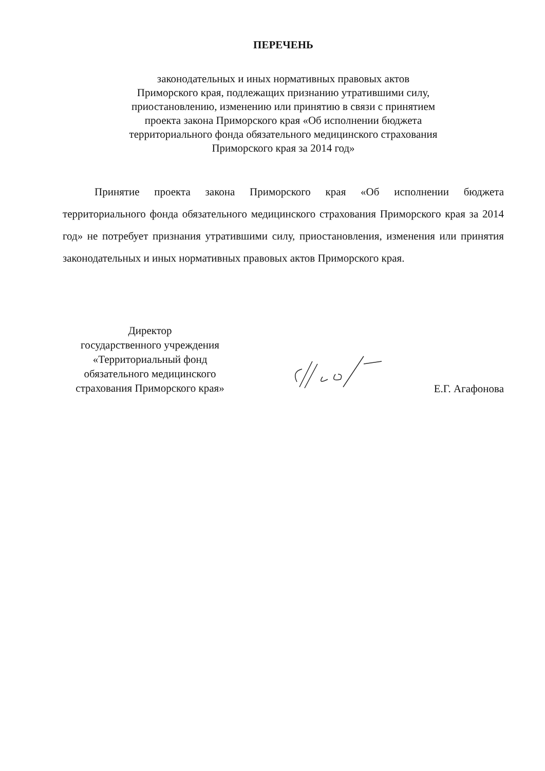ПЕРЕЧЕНЬ
законодательных и иных нормативных правовых актов
Приморского края, подлежащих признанию утратившими силу,
приостановлению, изменению или принятию в связи с принятием
проекта закона Приморского края «Об исполнении бюджета
территориального фонда обязательного медицинского страхования
Приморского края за 2014 год»
Принятие проекта закона Приморского края «Об исполнении бюджета территориального фонда обязательного медицинского страхования Приморского края за 2014 год» не потребует признания утратившими силу, приостановления, изменения или принятия законодательных и иных нормативных правовых актов Приморского края.
Директор
государственного учреждения
«Территориальный фонд
обязательного медицинского
страхования Приморского края»
Е.Г. Агафонова